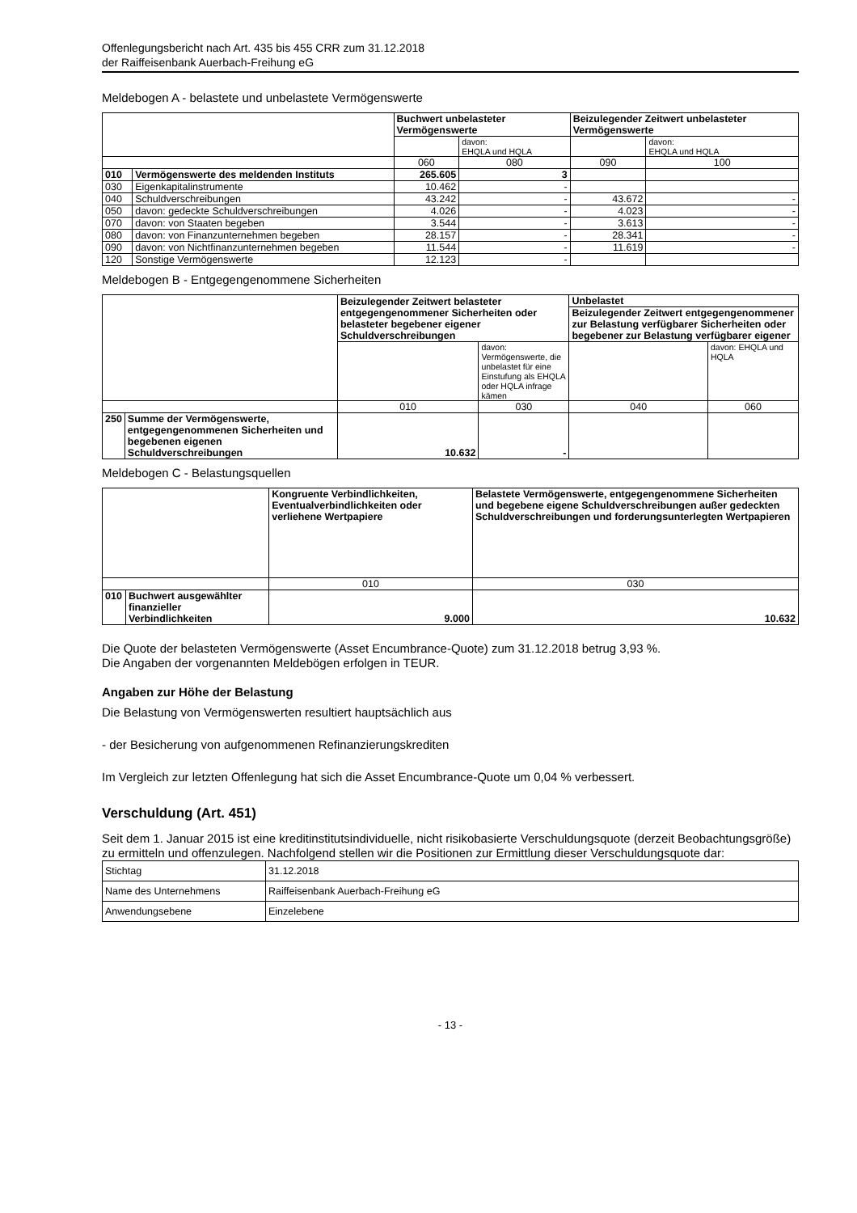Offenlegungsbericht nach Art. 435 bis 455 CRR zum 31.12.2018
der Raiffeisenbank Auerbach-Freihung eG
Meldebogen A - belastete und unbelastete Vermögenswerte
| | | Buchwert unbelasteter Vermögenswerte | | Beizulegender Zeitwert unbelasteter Vermögenswerte | |
| | | | davon: EHQLA und HQLA | | davon: EHQLA und HQLA |
| | | 060 | 080 | 090 | 100 |
| 010 | Vermögenswerte des meldenden Instituts | 265.605 | 3 | | |
| 030 | Eigenkapitalinstrumente | 10.462 | - | | |
| 040 | Schuldverschreibungen | 43.242 | - | 43.672 | - |
| 050 | davon: gedeckte Schuldverschreibungen | 4.026 | - | 4.023 | - |
| 070 | davon: von Staaten begeben | 3.544 | - | 3.613 | - |
| 080 | davon: von Finanzunternehmen begeben | 28.157 | - | 28.341 | - |
| 090 | davon: von Nichtfinanzunternehmen begeben | 11.544 | - | 11.619 | - |
| 120 | Sonstige Vermögenswerte | 12.123 | - | | |
Meldebogen B - Entgegengenommene Sicherheiten
| | | Beizulegender Zeitwert belasteter entgegengenommener Sicherheiten oder belasteter begebener eigener Schuldverschreibungen | | Unbelastet | |
| | | | | Beizulegender Zeitwert entgegengenommener zur Belastung verfügbarer Sicherheiten oder begebener zur Belastung verfügbarer eigener | |
| | | | davon: Vermögenswerte, die unbelastet für eine Einstufung als EHQLA oder HQLA infrage kämen | | davon: EHQLA und HQLA |
| | | 010 | 030 | 040 | 060 |
| 250 | Summe der Vermögenswerte, entgegengenommenen Sicherheiten und begebenen eigenen Schuldverschreibungen | 10.632 | - | | |
Meldebogen C - Belastungsquellen
| | | Kongruente Verbindlichkeiten, Eventualverbindlichkeiten oder verliehene Wertpapiere | Belastete Vermögenswerte, entgegengenommene Sicherheiten und begebene eigene Schuldverschreibungen außer gedeckten Schuldverschreibungen und forderungsunterlegten Wertpapieren |
| | | 010 | 030 |
| 010 | Buchwert ausgewählter finanzieller Verbindlichkeiten | 9.000 | 10.632 |
Die Quote der belasteten Vermögenswerte (Asset Encumbrance-Quote) zum 31.12.2018 betrug 3,93 %.
Die Angaben der vorgenannten Meldebögen erfolgen in TEUR.
Angaben zur Höhe der Belastung
Die Belastung von Vermögenswerten resultiert hauptsächlich aus
- der Besicherung von aufgenommenen Refinanzierungskrediten
Im Vergleich zur letzten Offenlegung hat sich die Asset Encumbrance-Quote um 0,04 % verbessert.
Verschuldung (Art. 451)
Seit dem 1. Januar 2015 ist eine kreditinstitutsindividuelle, nicht risikobasierte Verschuldungsquote (derzeit Beobachtungsgröße) zu ermitteln und offenzulegen. Nachfolgend stellen wir die Positionen zur Ermittlung dieser Verschuldungsquote dar:
| Stichtag | 31.12.2018 |
| Name des Unternehmens | Raiffeisenbank Auerbach-Freihung eG |
| Anwendungsebene | Einzelebene |
- 13 -